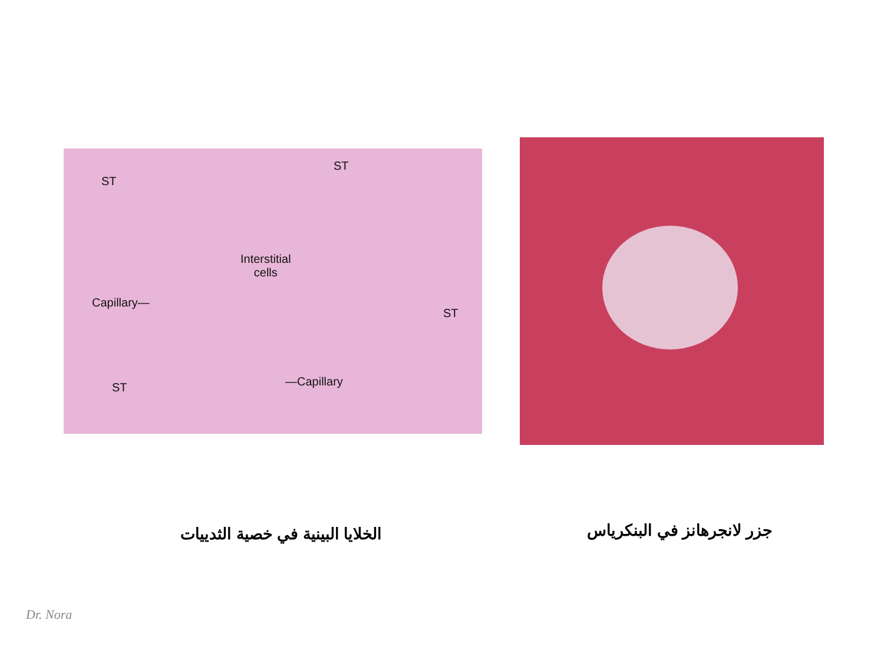ST
ST
Interstitial
cells
Capillary—
ST
ST —Capillary
الخلايا البينية في خصية الثدييات
جزر لانجرهانز في البنكرياس
Dr. Nora